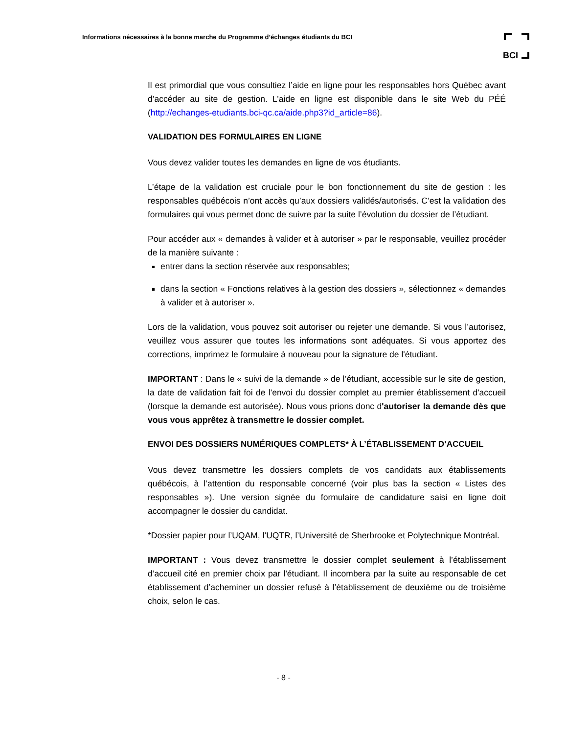Informations nécessaires à la bonne marche du Programme d’échanges étudiants du BCI
BCI
Il est primordial que vous consultiez l’aide en ligne pour les responsables hors Québec avant d’accéder au site de gestion. L’aide en ligne est disponible dans le site Web du PÉÉ (http://echanges-etudiants.bci-qc.ca/aide.php3?id_article=86).
VALIDATION DES FORMULAIRES EN LIGNE
Vous devez valider toutes les demandes en ligne de vos étudiants.
L’étape de la validation est cruciale pour le bon fonctionnement du site de gestion : les responsables québécois n’ont accès qu’aux dossiers validés/autorisés. C’est la validation des formulaires qui vous permet donc de suivre par la suite l’évolution du dossier de l’étudiant.
Pour accéder aux « demandes à valider et à autoriser » par le responsable, veuillez procéder de la manière suivante :
entrer dans la section réservée aux responsables;
dans la section « Fonctions relatives à la gestion des dossiers », sélectionnez « demandes à valider et à autoriser ».
Lors de la validation, vous pouvez soit autoriser ou rejeter une demande. Si vous l’autorisez, veuillez vous assurer que toutes les informations sont adéquates. Si vous apportez des corrections, imprimez le formulaire à nouveau pour la signature de l'étudiant.
IMPORTANT : Dans le « suivi de la demande » de l’étudiant, accessible sur le site de gestion, la date de validation fait foi de l'envoi du dossier complet au premier établissement d'accueil (lorsque la demande est autorisée). Nous vous prions donc d'autoriser la demande dès que vous vous apprêtez à transmettre le dossier complet.
ENVOI DES DOSSIERS NUMÉRIQUES COMPLETS* À L’ÉTABLISSEMENT D’ACCUEIL
Vous devez transmettre les dossiers complets de vos candidats aux établissements québécois, à l’attention du responsable concerné (voir plus bas la section « Listes des responsables »). Une version signée du formulaire de candidature saisi en ligne doit accompagner le dossier du candidat.
*Dossier papier pour l’UQAM, l’UQTR, l’Université de Sherbrooke et Polytechnique Montréal.
IMPORTANT : Vous devez transmettre le dossier complet seulement à l’établissement d’accueil cité en premier choix par l'étudiant. Il incombera par la suite au responsable de cet établissement d’acheminer un dossier refusé à l’établissement de deuxième ou de troisième choix, selon le cas.
- 8 -